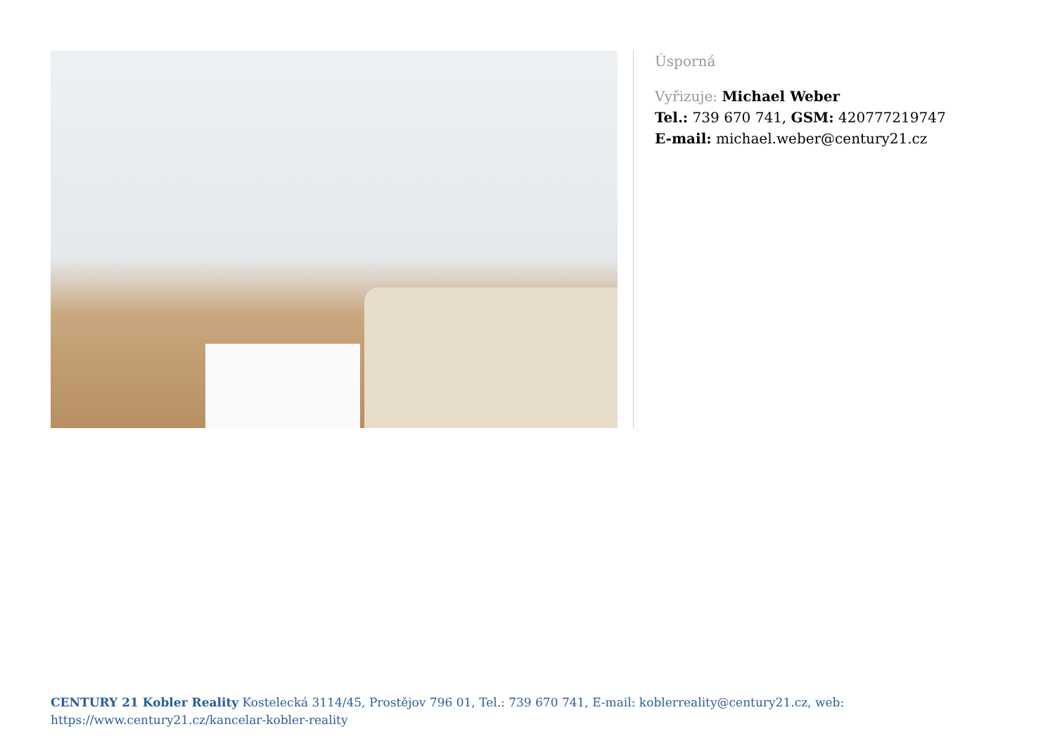Úsporná
Vyřizuje: Michael Weber
Tel.: 739 670 741, GSM: 420777219747
E-mail: michael.weber@century21.cz
CENTURY 21 Kobler Reality Kostelecká 3114/45, Prostějov 796 01, Tel.: 739 670 741, E-mail: koblerreality@century21.cz, web: https://www.century21.cz/kancelar-kobler-reality